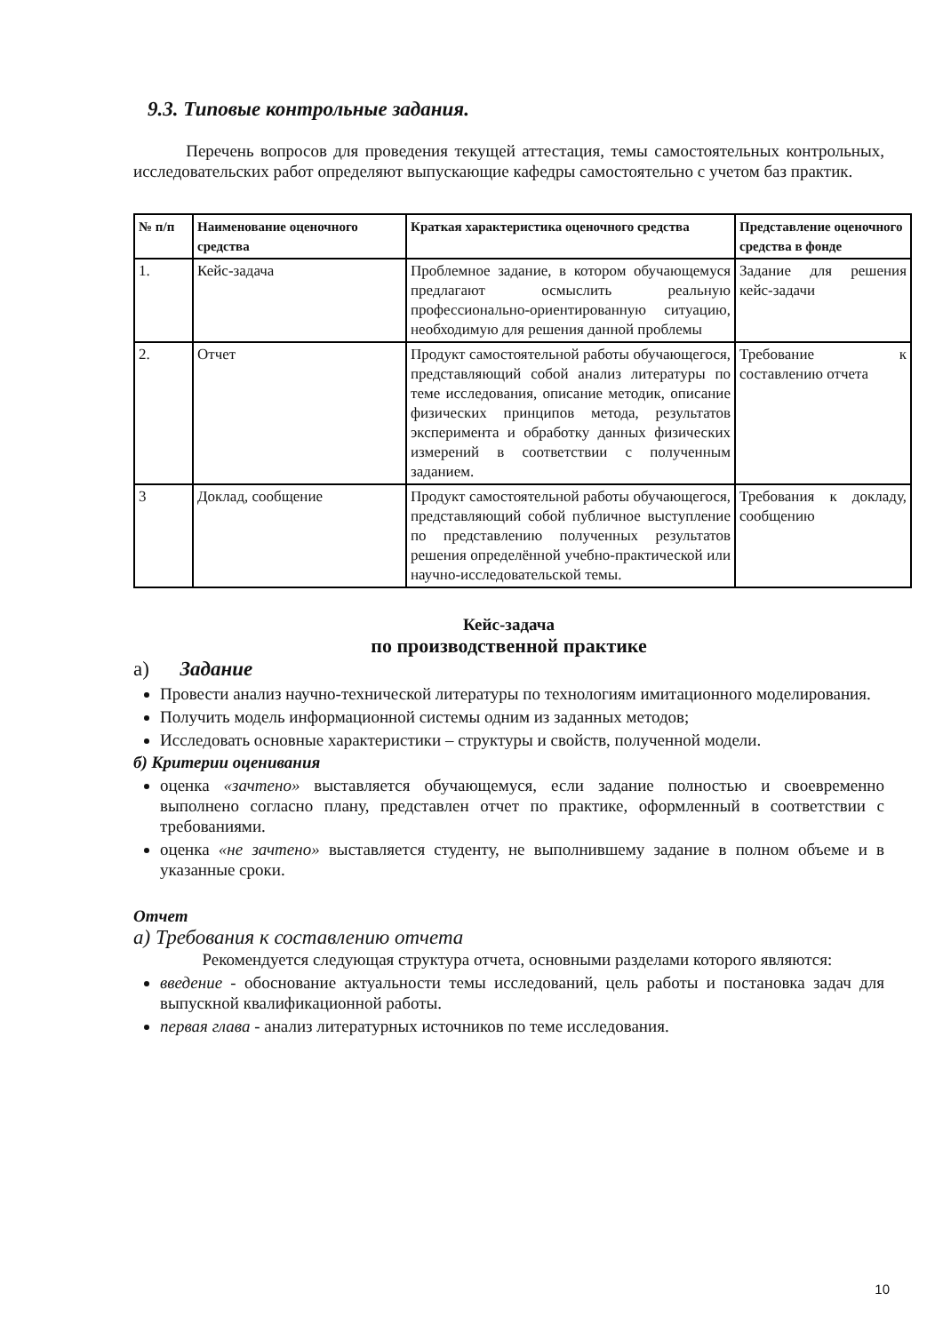9.3. Типовые контрольные задания.
Перечень вопросов для проведения текущей аттестация, темы самостоятельных контрольных, исследовательских работ определяют выпускающие кафедры самостоятельно с учетом баз практик.
| № п/п | Наименование оценочного средства | Краткая характеристика оценочного средства | Представление оценочного средства в фонде |
| --- | --- | --- | --- |
| 1. | Кейс-задача | Проблемное задание, в котором обучающемуся предлагают осмыслить реальную профессионально-ориентированную ситуацию, необходимую для решения данной проблемы | Задание для решения кейс-задачи |
| 2. | Отчет | Продукт самостоятельной работы обучающегося, представляющий собой анализ литературы по теме исследования, описание методик, описание физических принципов метода, результатов эксперимента и обработку данных физических измерений в соответствии с полученным заданием. | Требование к составлению отчета |
| 3 | Доклад, сообщение | Продукт самостоятельной работы обучающегося, представляющий собой публичное выступление по представлению полученных результатов решения определённой учебно-практической или научно-исследовательской темы. | Требования к докладу, сообщению |
Кейс-задача
по производственной практике
а) Задание
Провести анализ научно-технической литературы по технологиям имитационного моделирования.
Получить модель информационной системы одним из заданных методов;
Исследовать основные характеристики – структуры и свойств, полученной модели.
б) Критерии оценивания
оценка «зачтено» выставляется обучающемуся, если задание полностью и своевременно выполнено согласно плану, представлен отчет по практике, оформленный в соответствии с требованиями.
оценка «не зачтено» выставляется студенту, не выполнившему задание в полном объеме и в указанные сроки.
Отчет
а) Требования к составлению отчета
Рекомендуется следующая структура отчета, основными разделами которого являются:
введение - обоснование актуальности темы исследований, цель работы и постановка задач для выпускной квалификационной работы.
первая глава - анализ литературных источников по теме исследования.
10